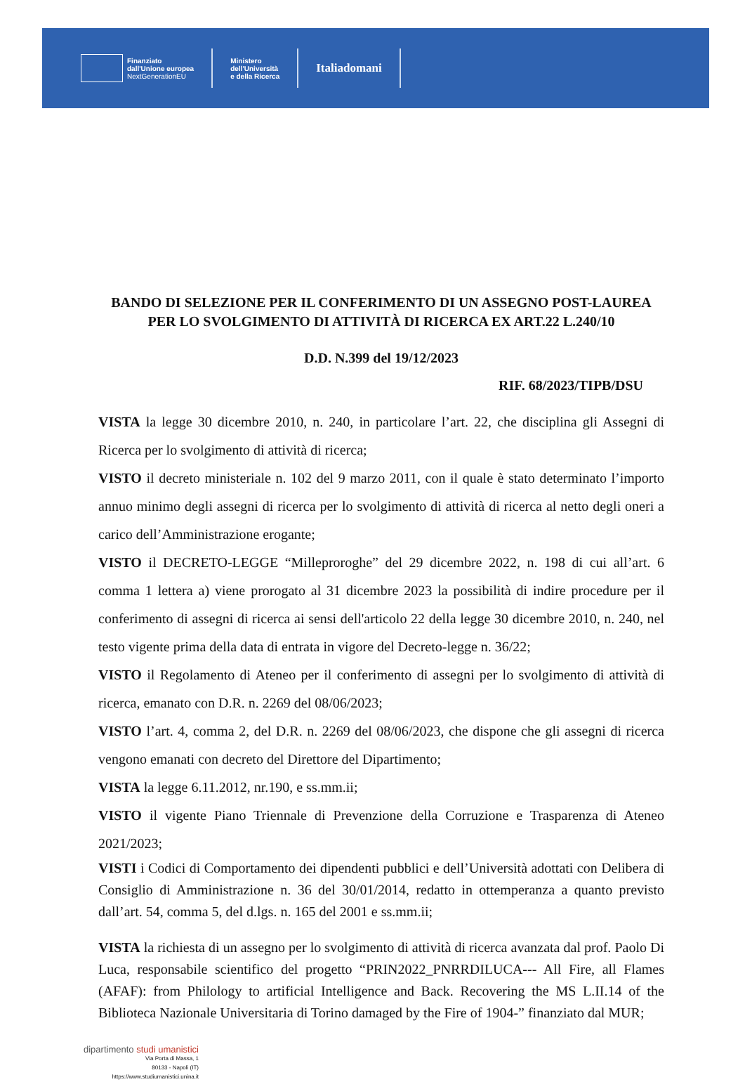Finanziato
dall'Unione europea
NextGenerationEU
Ministero
dell'Università
e della Ricerca
Italiadomani
BANDO DI SELEZIONE PER IL CONFERIMENTO DI UN ASSEGNO POST-LAUREA PER LO SVOLGIMENTO DI ATTIVITÀ DI RICERCA EX ART.22 L.240/10
D.D. N.399 del 19/12/2023
RIF. 68/2023/TIPB/DSU
VISTA la legge 30 dicembre 2010, n. 240, in particolare l’art. 22, che disciplina gli Assegni di Ricerca per lo svolgimento di attività di ricerca;
VISTO il decreto ministeriale n. 102 del 9 marzo 2011, con il quale è stato determinato l’importo annuo minimo degli assegni di ricerca per lo svolgimento di attività di ricerca al netto degli oneri a carico dell’Amministrazione erogante;
VISTO il DECRETO-LEGGE “Milleproroghe” del 29 dicembre 2022, n. 198 di cui all’art. 6 comma 1 lettera a) viene prorogato al 31 dicembre 2023 la possibilità di indire procedure per il conferimento di assegni di ricerca ai sensi dell'articolo 22 della legge 30 dicembre 2010, n. 240, nel testo vigente prima della data di entrata in vigore del Decreto-legge n. 36/22;
VISTO il Regolamento di Ateneo per il conferimento di assegni per lo svolgimento di attività di ricerca, emanato con D.R. n. 2269 del 08/06/2023;
VISTO l’art. 4, comma 2, del D.R. n. 2269 del 08/06/2023, che dispone che gli assegni di ricerca vengono emanati con decreto del Direttore del Dipartimento;
VISTA la legge 6.11.2012, nr.190, e ss.mm.ii;
VISTO il vigente Piano Triennale di Prevenzione della Corruzione e Trasparenza di Ateneo 2021/2023;
VISTI i Codici di Comportamento dei dipendenti pubblici e dell’Università adottati con Delibera di Consiglio di Amministrazione n. 36 del 30/01/2014, redatto in ottemperanza a quanto previsto dall’art. 54, comma 5, del d.lgs. n. 165 del 2001 e ss.mm.ii;
VISTA la richiesta di un assegno per lo svolgimento di attività di ricerca avanzata dal prof. Paolo Di Luca, responsabile scientifico del progetto “PRIN2022_PNRRDILUCA--- All Fire, all Flames (AFAF): from Philology to artificial Intelligence and Back. Recovering the MS L.II.14 of the Biblioteca Nazionale Universitaria di Torino damaged by the Fire of 1904-” finanziato dal MUR;
dipartimento studi umanistici
Via Porta di Massa, 1
80133 - Napoli (IT)
https://www.studiumanistici.unina.it